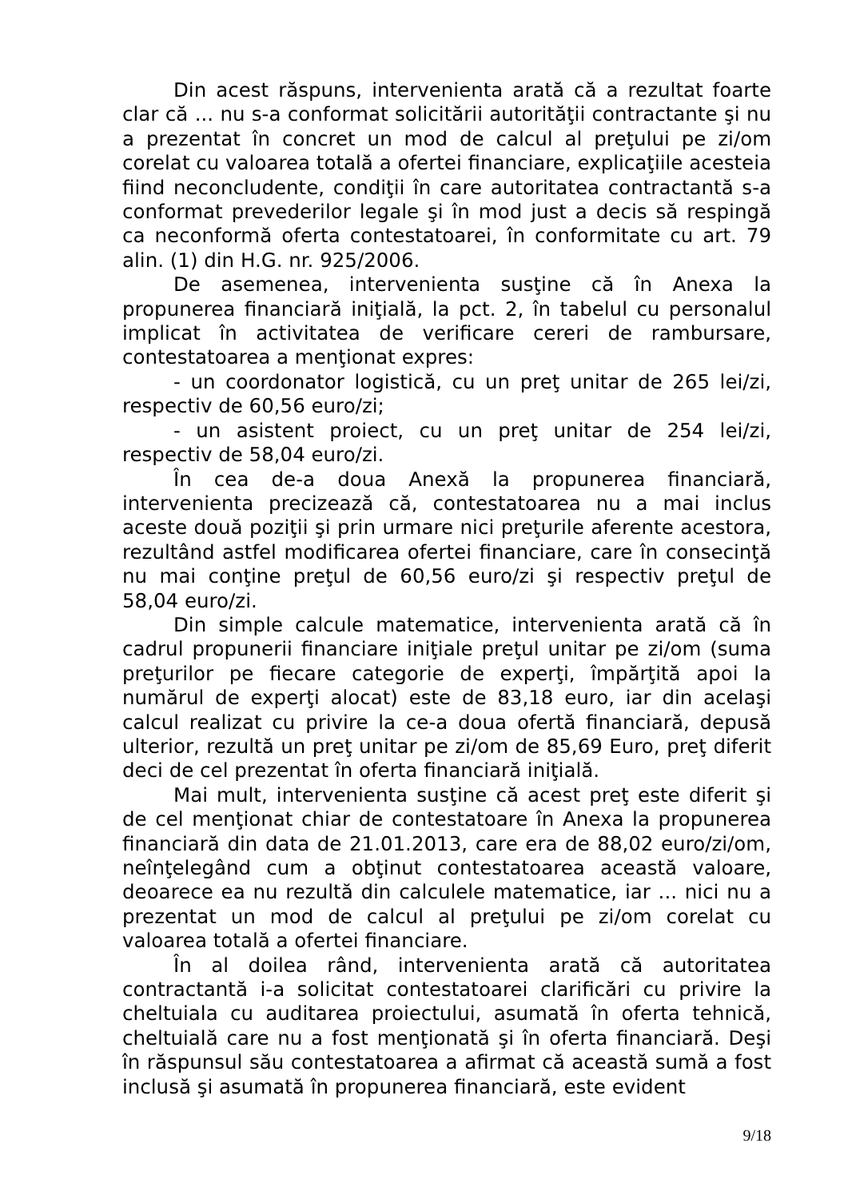Din acest răspuns, intervenienta arată că a rezultat foarte clar că ... nu s-a conformat solicitării autorităţii contractante şi nu a prezentat în concret un mod de calcul al preţului pe zi/om corelat cu valoarea totală a ofertei financiare, explicaţiile acesteia fiind neconcludente, condiţii în care autoritatea contractantă s-a conformat prevederilor legale şi în mod just a decis să respingă ca neconformă oferta contestatoarei, în conformitate cu art. 79 alin. (1) din H.G. nr. 925/2006.
De asemenea, intervenienta susţine că în Anexa la propunerea financiară iniţială, la pct. 2, în tabelul cu personalul implicat în activitatea de verificare cereri de rambursare, contestatoarea a menţionat expres:
- un coordonator logistică, cu un preţ unitar de 265 lei/zi, respectiv de 60,56 euro/zi;
- un asistent proiect, cu un preţ unitar de 254 lei/zi, respectiv de 58,04 euro/zi.
În cea de-a doua Anexă la propunerea financiară, intervenienta precizează că, contestatoarea nu a mai inclus aceste două poziţii şi prin urmare nici preţurile aferente acestora, rezultând astfel modificarea ofertei financiare, care în consecinţă nu mai conţine preţul de 60,56 euro/zi şi respectiv preţul de 58,04 euro/zi.
Din simple calcule matematice, intervenienta arată că în cadrul propunerii financiare iniţiale preţul unitar pe zi/om (suma preţurilor pe fiecare categorie de experţi, împărţită apoi la numărul de experţi alocat) este de 83,18 euro, iar din acelaşi calcul realizat cu privire la ce-a doua ofertă financiară, depusă ulterior, rezultă un preţ unitar pe zi/om de 85,69 Euro, preţ diferit deci de cel prezentat în oferta financiară iniţială.
Mai mult, intervenienta susţine că acest preţ este diferit şi de cel menţionat chiar de contestatoare în Anexa la propunerea financiară din data de 21.01.2013, care era de 88,02 euro/zi/om, neînţelegând cum a obţinut contestatoarea această valoare, deoarece ea nu rezultă din calculele matematice, iar ... nici nu a prezentat un mod de calcul al preţului pe zi/om corelat cu valoarea totală a ofertei financiare.
În al doilea rând, intervenienta arată că autoritatea contractantă i-a solicitat contestatoarei clarificări cu privire la cheltuiala cu auditarea proiectului, asumată în oferta tehnică, cheltuială care nu a fost menţionată şi în oferta financiară. Deşi în răspunsul său contestatoarea a afirmat că această sumă a fost inclusă şi asumată în propunerea financiară, este evident
9/18